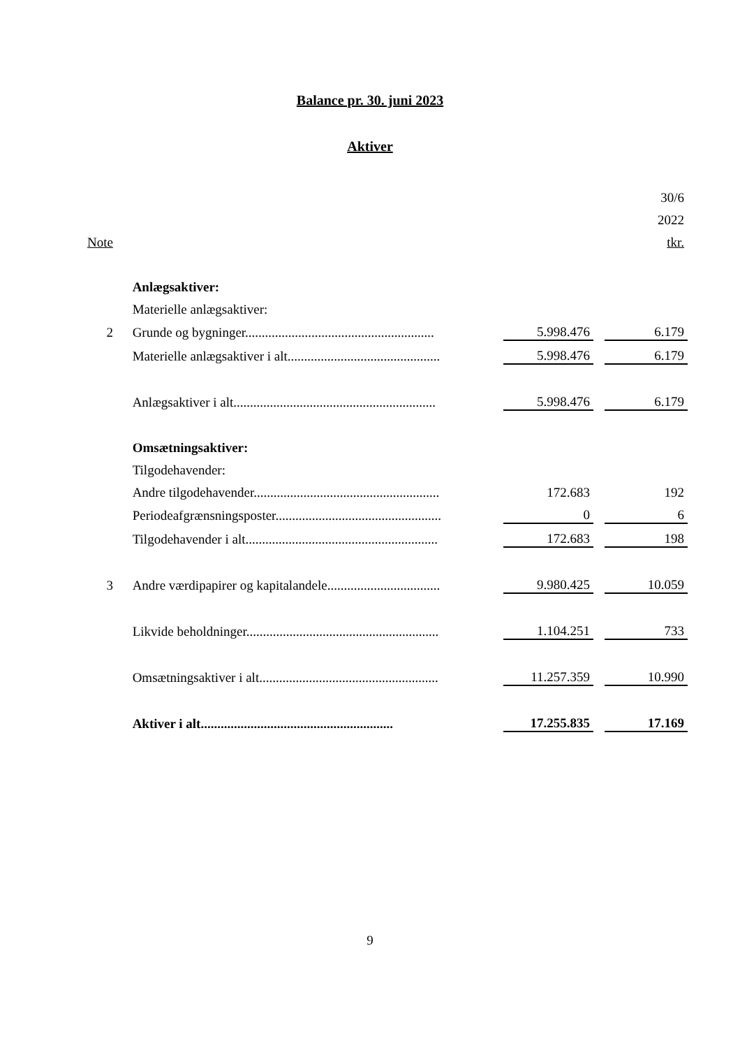Balance pr. 30. juni 2023
Aktiver
| | | | | 30/6 |
| | | | | 2022 |
| Note | | | | tkr. |
| | Anlægsaktiver: | | | |
| | Materielle anlægsaktiver: | | | |
| 2 | Grunde og bygninger......................................................... | 5.998.476 | | 6.179 |
| | Materielle anlægsaktiver i alt.............................................. | 5.998.476 | | 6.179 |
| | Anlægsaktiver i alt............................................................. | 5.998.476 | | 6.179 |
| | Omsætningsaktiver: | | | |
| | Tilgodehavender: | | | |
| | Andre tilgodehavender........................................................ | 172.683 | | 192 |
| | Periodeafgrænsningsposter.................................................. | 0 | | 6 |
| | Tilgodehavender i alt.......................................................... | 172.683 | | 198 |
| 3 | Andre værdipapirer og kapitalandele.................................. | 9.980.425 | | 10.059 |
| | Likvide beholdninger.......................................................... | 1.104.251 | | 733 |
| | Omsætningsaktiver i alt...................................................... | 11.257.359 | | 10.990 |
| | Aktiver i alt.......................................................... | 17.255.835 | | 17.169 |
9